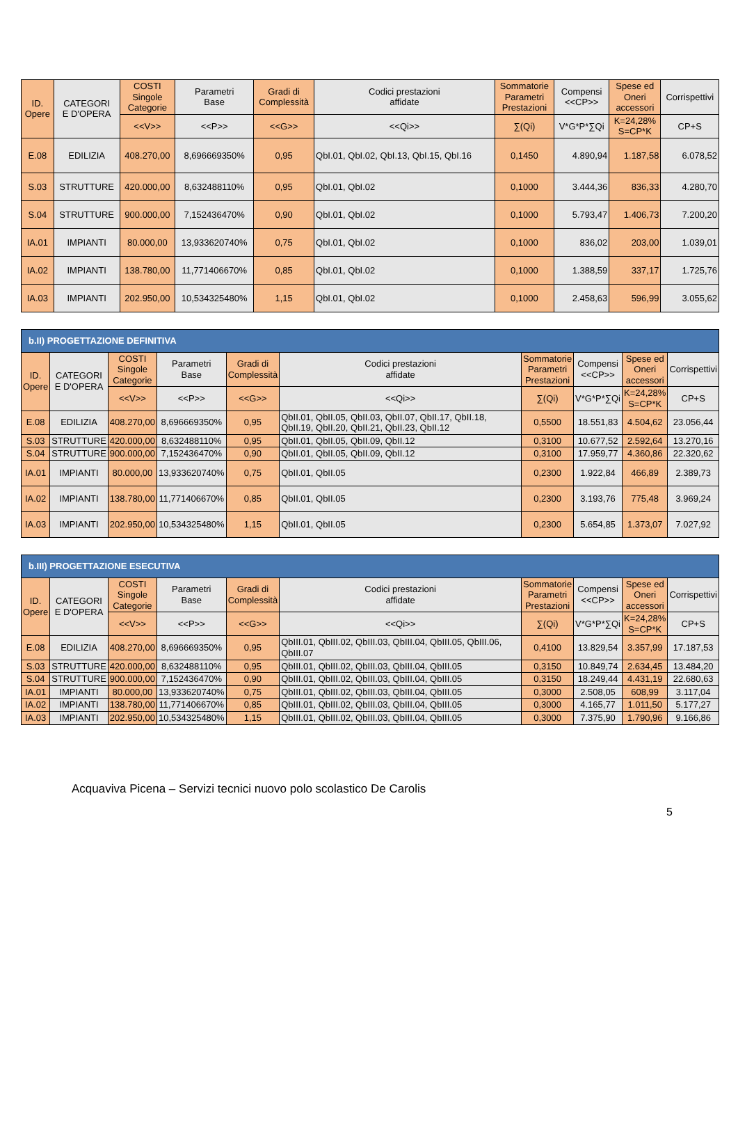| ID. Opere | CATEGORI E D'OPERA | COSTI Singole Categorie | Parametri Base | Gradi di Complessità | Codici prestazioni affidate | Sommatorie Parametri Prestazioni | Compensi <<CP>> | Spese ed Oneri accessori | Corrispettivi |
| --- | --- | --- | --- | --- | --- | --- | --- | --- | --- |
| | | <<V>> | <<P>> | <<G>> | <<Qi>> | ∑(Qi) | V*G*P*∑Qi | K=24,28% S=CP*K | CP+S |
| E.08 | EDILIZIA | 408.270,00 | 8,696669350% | 0,95 | QbI.01, QbI.02, QbI.13, QbI.15, QbI.16 | 0,1450 | 4.890,94 | 1.187,58 | 6.078,52 |
| S.03 | STRUTTURE | 420.000,00 | 8,632488110% | 0,95 | QbI.01, QbI.02 | 0,1000 | 3.444,36 | 836,33 | 4.280,70 |
| S.04 | STRUTTURE | 900.000,00 | 7,152436470% | 0,90 | QbI.01, QbI.02 | 0,1000 | 5.793,47 | 1.406,73 | 7.200,20 |
| IA.01 | IMPIANTI | 80.000,00 | 13,933620740% | 0,75 | QbI.01, QbI.02 | 0,1000 | 836,02 | 203,00 | 1.039,01 |
| IA.02 | IMPIANTI | 138.780,00 | 11,771406670% | 0,85 | QbI.01, QbI.02 | 0,1000 | 1.388,59 | 337,17 | 1.725,76 |
| IA.03 | IMPIANTI | 202.950,00 | 10,534325480% | 1,15 | QbI.01, QbI.02 | 0,1000 | 2.458,63 | 596,99 | 3.055,62 |
| b.II) PROGETTAZIONE DEFINITIVA | | | | | | | | | |
| ID. Opere | CATEGORI E D'OPERA | COSTI Singole Categorie | Parametri Base | Gradi di Complessità | Codici prestazioni affidate | Sommatorie Parametri Prestazioni | Compensi <<CP>> | Spese ed Oneri accessori | Corrispettivi |
| | | <<V>> | <<P>> | <<G>> | <<Qi>> | ∑(Qi) | V*G*P*∑Qi | K=24,28% S=CP*K | CP+S |
| E.08 | EDILIZIA | 408.270,00 | 8,696669350% | 0,95 | QbII.01, QbII.05, QbII.03, QbII.07, QbII.17, QbII.18, QbII.19, QbII.20, QbII.21, QbII.23, QbII.12 | 0,5500 | 18.551,83 | 4.504,62 | 23.056,44 |
| S.03 | STRUTTURE | 420.000,00 | 8,632488110% | 0,95 | QbII.01, QbII.05, QbII.09, QbII.12 | 0,3100 | 10.677,52 | 2.592,64 | 13.270,16 |
| S.04 | STRUTTURE | 900.000,00 | 7,152436470% | 0,90 | QbII.01, QbII.05, QbII.09, QbII.12 | 0,3100 | 17.959,77 | 4.360,86 | 22.320,62 |
| IA.01 | IMPIANTI | 80.000,00 | 13,933620740% | 0,75 | QbII.01, QbII.05 | 0,2300 | 1.922,84 | 466,89 | 2.389,73 |
| IA.02 | IMPIANTI | 138.780,00 | 11,771406670% | 0,85 | QbII.01, QbII.05 | 0,2300 | 3.193,76 | 775,48 | 3.969,24 |
| IA.03 | IMPIANTI | 202.950,00 | 10,534325480% | 1,15 | QbII.01, QbII.05 | 0,2300 | 5.654,85 | 1.373,07 | 7.027,92 |
| b.III) PROGETTAZIONE ESECUTIVA | | | | | | | | | |
| ID. Opere | CATEGORI E D'OPERA | COSTI Singole Categorie | Parametri Base | Gradi di Complessità | Codici prestazioni affidate | Sommatorie Parametri Prestazioni | Compensi <<CP>> | Spese ed Oneri accessori | Corrispettivi |
| | | <<V>> | <<P>> | <<G>> | <<Qi>> | ∑(Qi) | V*G*P*∑Qi | K=24,28% S=CP*K | CP+S |
| E.08 | EDILIZIA | 408.270,00 | 8,696669350% | 0,95 | QbIII.01, QbIII.02, QbIII.03, QbIII.04, QbIII.05, QbIII.06, QbIII.07 | 0,4100 | 13.829,54 | 3.357,99 | 17.187,53 |
| S.03 | STRUTTURE | 420.000,00 | 8,632488110% | 0,95 | QbIII.01, QbIII.02, QbIII.03, QbIII.04, QbIII.05 | 0,3150 | 10.849,74 | 2.634,45 | 13.484,20 |
| S.04 | STRUTTURE | 900.000,00 | 7,152436470% | 0,90 | QbIII.01, QbIII.02, QbIII.03, QbIII.04, QbIII.05 | 0,3150 | 18.249,44 | 4.431,19 | 22.680,63 |
| IA.01 | IMPIANTI | 80.000,00 | 13,933620740% | 0,75 | QbIII.01, QbIII.02, QbIII.03, QbIII.04, QbIII.05 | 0,3000 | 2.508,05 | 608,99 | 3.117,04 |
| IA.02 | IMPIANTI | 138.780,00 | 11,771406670% | 0,85 | QbIII.01, QbIII.02, QbIII.03, QbIII.04, QbIII.05 | 0,3000 | 4.165,77 | 1.011,50 | 5.177,27 |
| IA.03 | IMPIANTI | 202.950,00 | 10,534325480% | 1,15 | QbIII.01, QbIII.02, QbIII.03, QbIII.04, QbIII.05 | 0,3000 | 7.375,90 | 1.790,96 | 9.166,86 |
Acquaviva Picena – Servizi tecnici nuovo polo scolastico De Carolis
5